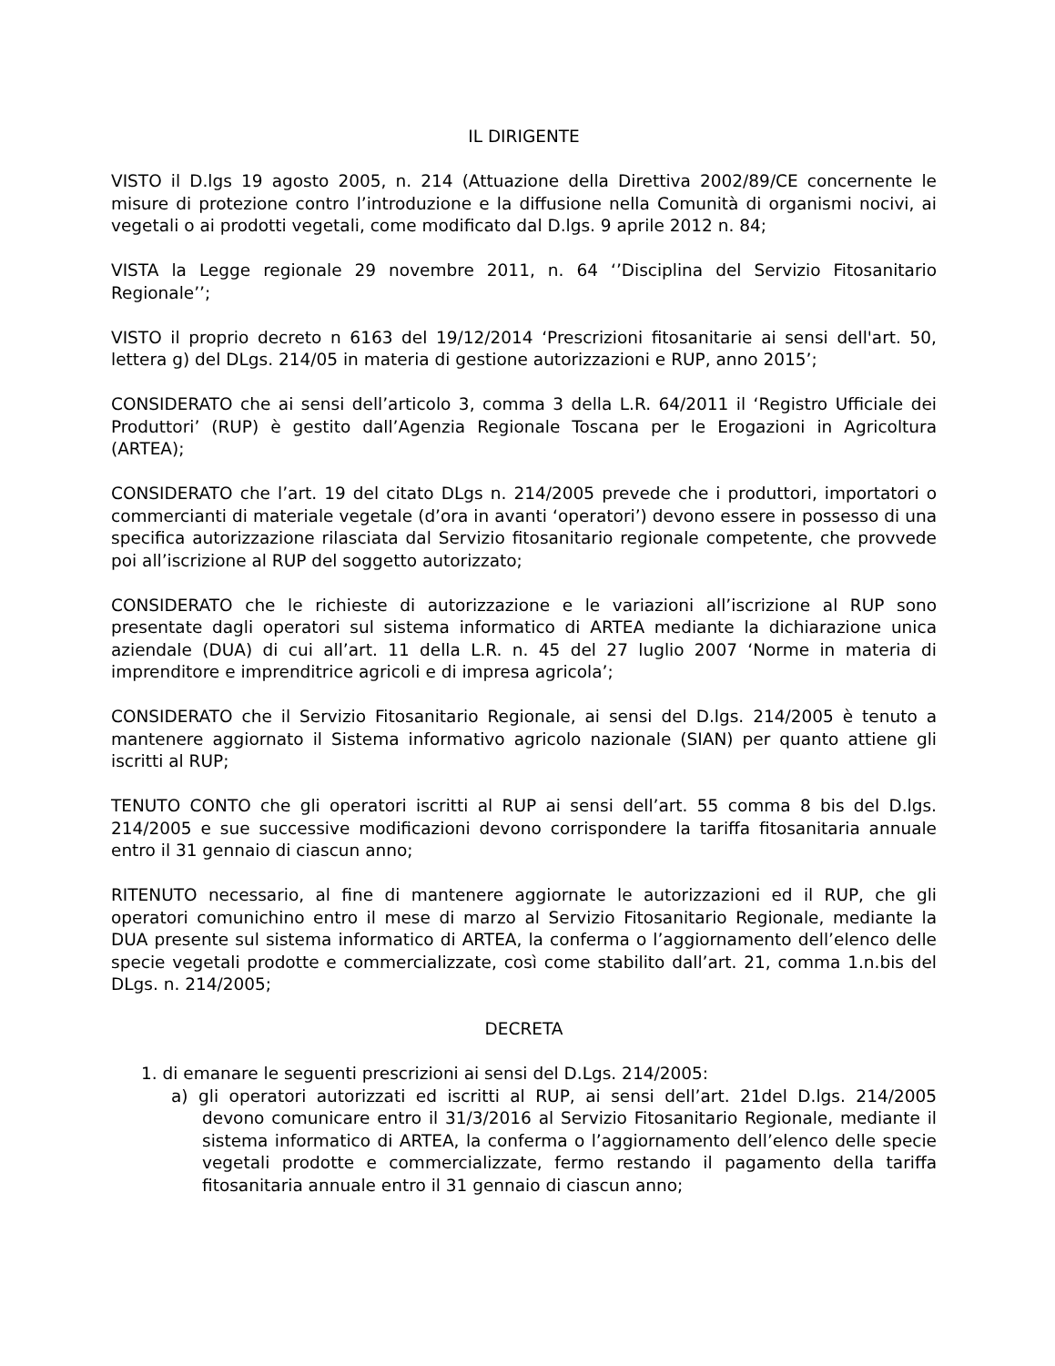IL DIRIGENTE
VISTO il D.lgs 19 agosto 2005, n. 214 (Attuazione della Direttiva 2002/89/CE concernente le misure di protezione contro l’introduzione e la diffusione nella Comunità di organismi nocivi, ai vegetali o ai prodotti vegetali, come modificato dal D.lgs. 9 aprile 2012 n. 84;
VISTA la Legge regionale 29 novembre 2011, n. 64 ‘’Disciplina del Servizio Fitosanitario Regionale’’;
VISTO il proprio decreto n 6163 del 19/12/2014 ‘Prescrizioni fitosanitarie ai sensi dell'art. 50, lettera g) del DLgs. 214/05 in materia di gestione autorizzazioni e RUP, anno 2015’;
CONSIDERATO che ai sensi dell’articolo 3, comma 3 della L.R. 64/2011 il ‘Registro Ufficiale dei Produttori’ (RUP) è gestito dall’Agenzia Regionale Toscana per le Erogazioni in Agricoltura (ARTEA);
CONSIDERATO che l’art. 19 del citato DLgs n. 214/2005 prevede che i produttori, importatori o commercianti di materiale vegetale (d’ora in avanti ‘operatori’) devono essere in possesso di una specifica autorizzazione rilasciata dal Servizio fitosanitario regionale competente, che provvede poi all’iscrizione al RUP del soggetto autorizzato;
CONSIDERATO che le richieste di autorizzazione e le variazioni all’iscrizione al RUP sono presentate dagli operatori sul sistema informatico di ARTEA mediante la dichiarazione unica aziendale (DUA) di cui all’art. 11 della L.R. n. 45 del 27 luglio 2007 ‘Norme in materia di imprenditore e imprenditrice agricoli e di impresa agricola’;
CONSIDERATO che il Servizio Fitosanitario Regionale, ai sensi del D.lgs. 214/2005 è tenuto a mantenere aggiornato il Sistema informativo agricolo nazionale (SIAN) per quanto attiene gli iscritti al RUP;
TENUTO CONTO che gli operatori iscritti al RUP ai sensi dell’art. 55 comma 8 bis del D.lgs. 214/2005 e sue successive modificazioni devono corrispondere la tariffa fitosanitaria annuale entro il 31 gennaio di ciascun anno;
RITENUTO necessario, al fine di mantenere aggiornate le autorizzazioni ed il RUP, che gli operatori comunichino entro il mese di marzo al Servizio Fitosanitario Regionale, mediante la DUA presente sul sistema informatico di ARTEA, la conferma o l’aggiornamento dell’elenco delle specie vegetali prodotte e commercializzate, così come stabilito dall’art. 21, comma 1.n.bis del DLgs. n. 214/2005;
DECRETA
1. di emanare le seguenti prescrizioni ai sensi del D.Lgs. 214/2005:
a) gli operatori autorizzati ed iscritti al RUP, ai sensi dell’art. 21del D.lgs. 214/2005 devono comunicare entro il 31/3/2016 al Servizio Fitosanitario Regionale, mediante il sistema informatico di ARTEA, la conferma o l’aggiornamento dell’elenco delle specie vegetali prodotte e commercializzate, fermo restando il pagamento della tariffa fitosanitaria annuale entro il 31 gennaio di ciascun anno;